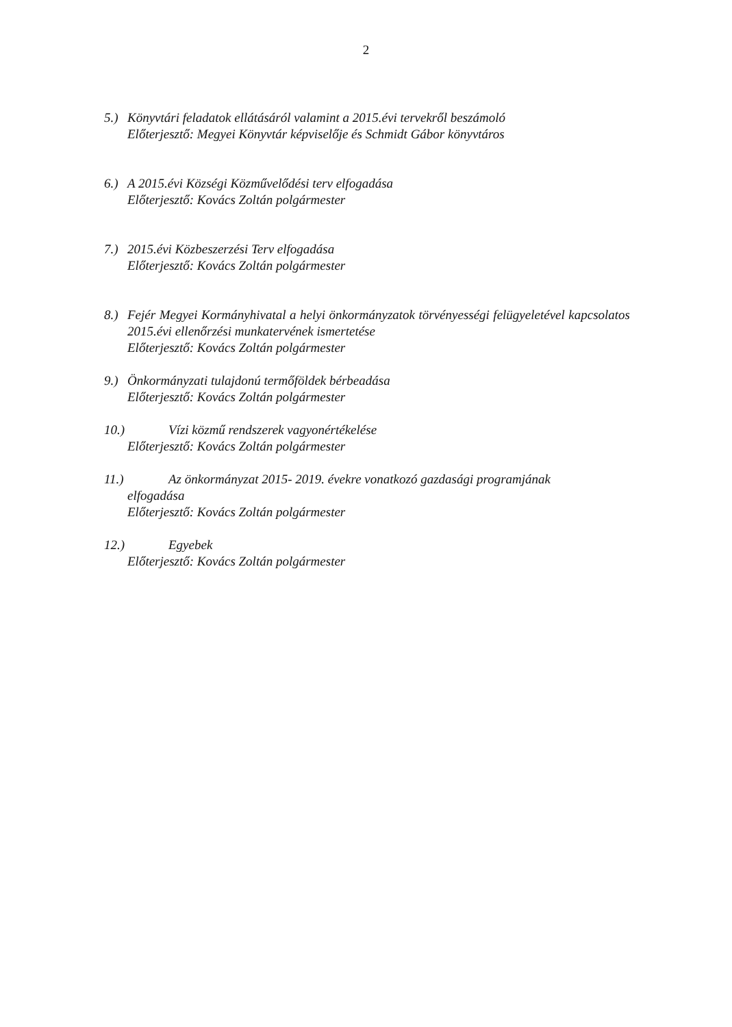2
5.) Könyvtári feladatok ellátásáról valamint a 2015.évi tervekről beszámoló
Előterjesztő: Megyei Könyvtár képviselője és Schmidt Gábor könyvtáros
6.) A 2015.évi Községi Közművelődési terv elfogadása
Előterjesztő: Kovács Zoltán polgármester
7.) 2015.évi Közbeszerzési Terv elfogadása
Előterjesztő: Kovács Zoltán polgármester
8.) Fejér Megyei Kormányhivatal a helyi önkormányzatok törvényességi felügyeletével kapcsolatos 2015.évi ellenőrzési munkatervének ismertetése
Előterjesztő: Kovács Zoltán polgármester
9.) Önkormányzati tulajdonú termőföldek bérbeadása
Előterjesztő: Kovács Zoltán polgármester
10.) Vízi közmű rendszerek vagyonértékelése
Előterjesztő: Kovács Zoltán polgármester
11.) Az önkormányzat 2015- 2019. évekre vonatkozó gazdasági programjának
elfogadása
Előterjesztő: Kovács Zoltán polgármester
12.) Egyebek
Előterjesztő: Kovács Zoltán polgármester